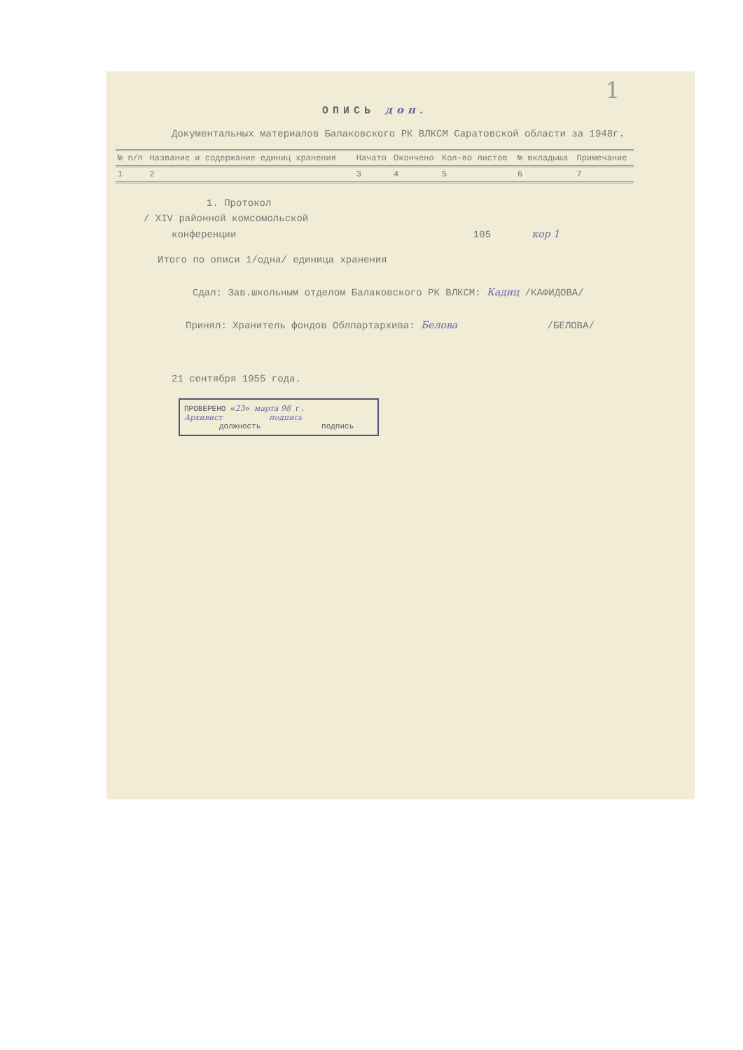1
ОПИСЬ доп.
Документальных материалов Балаковского РК ВЛКСМ Саратовской области за 1948г.
| № п/п | Название и содержание единиц хранения | Начато | Окончено | Кол-во листов | № вкладыша | Примечание |
| --- | --- | --- | --- | --- | --- | --- |
| 1 | 2 | 3 | 4 | 5 | 6 | 7 |
1. Протокол
/ XIV районной комсомольской
конференции 105 кор 1
Итого по описи 1/одна/ единица хранения
Сдал: Зав.школьным отделом Балаковского РК ВЛКСМ: Кадиц /КАФИДОВА/
Принял: Хранитель фондов Облпартархива: Белова /БЕЛОВА/
21 сентября 1955 года.
ПРОВЕРЕНО «23» марта 98 г.
Архивист подпись
должность подпись